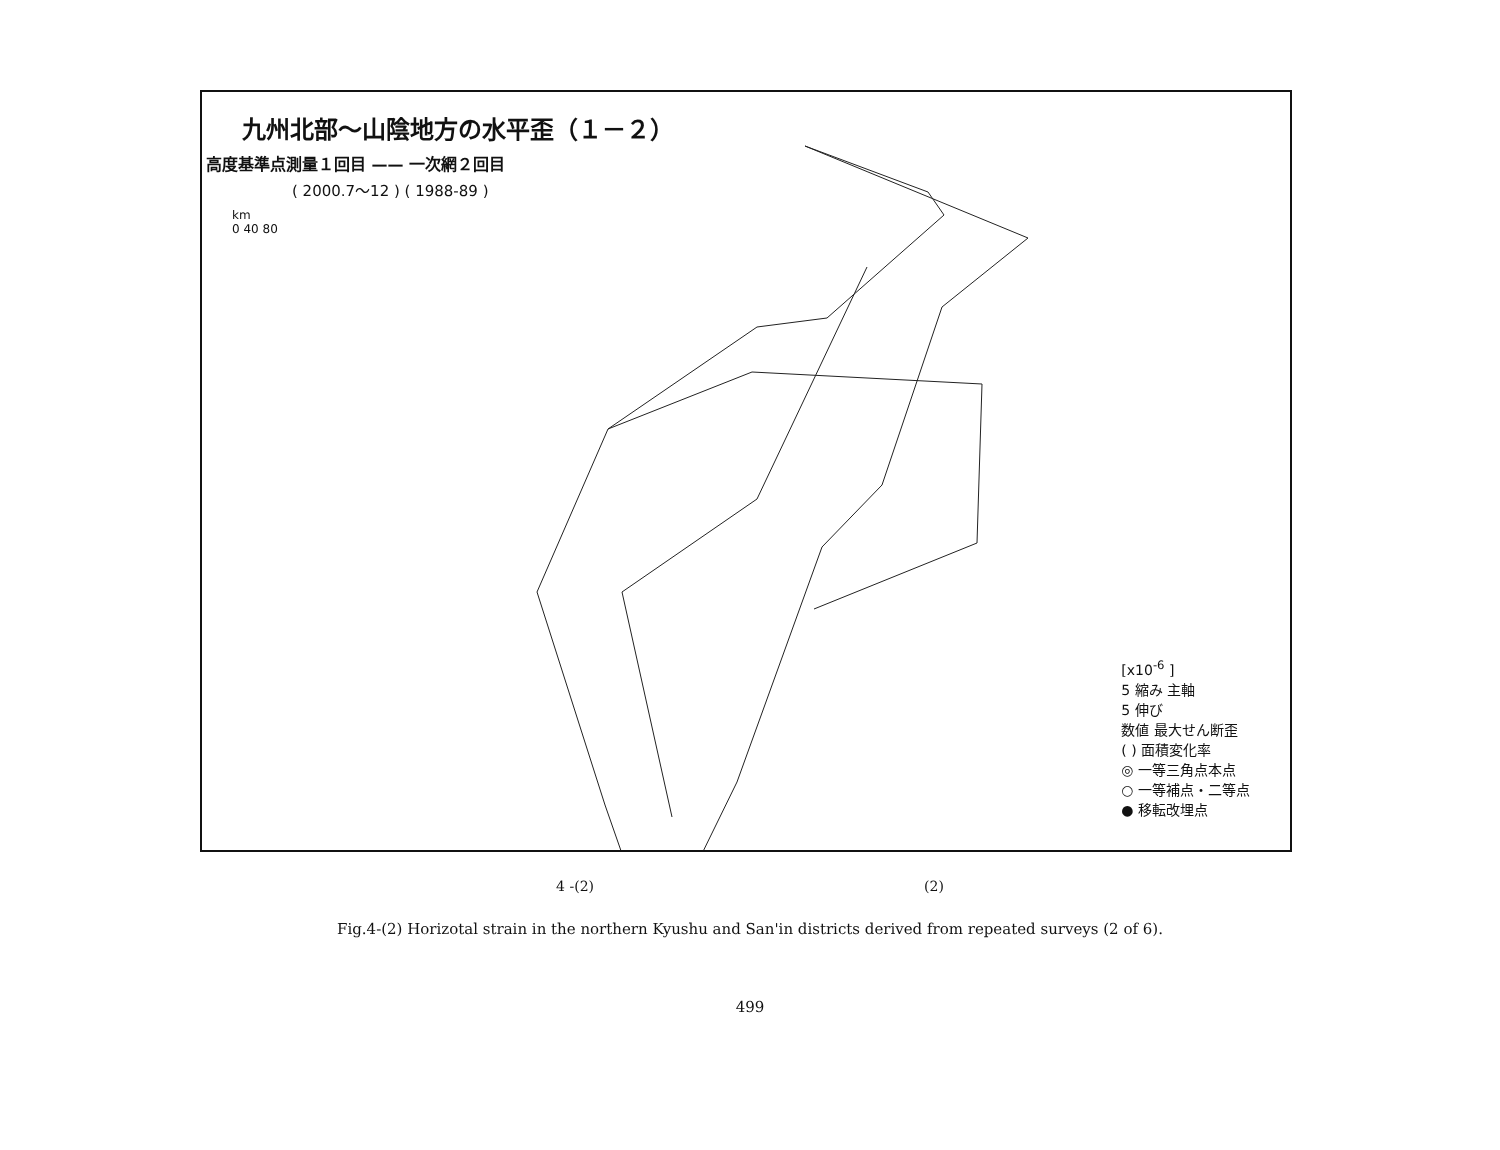九州北部～山陰地方の水平歪（１－２）
高度基準点測量１回目 —— 一次網２回目
( 2000.7～12 ) ( 1988-89 )
km
0 40 80
[x10<sup>-6</sup> ]
5 縮み 主軸
5 伸び
数値 最大せん断歪
( ) 面積変化率
◎ 一等三角点本点
○ 一等補点・二等点
● 移転改埋点
4 -(2) (2)
Fig.4-(2) Horizotal strain in the northern Kyushu and San'in districts derived from repeated surveys (2 of 6).
499